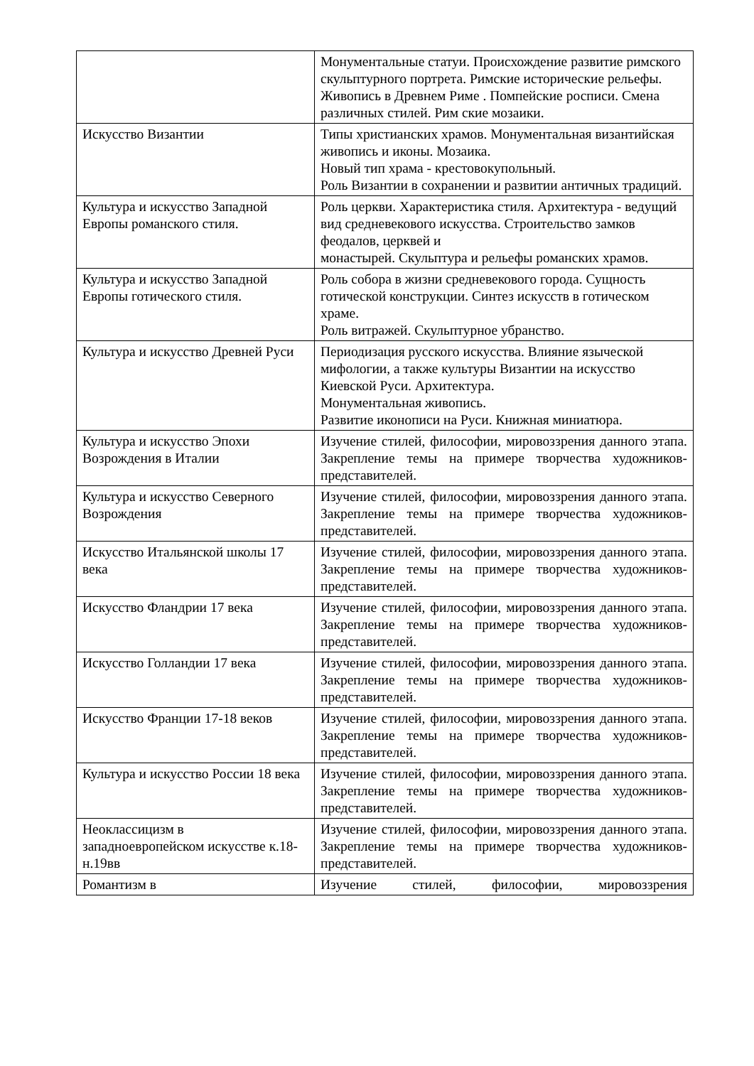| | Монументальные статуи. Происхождение развитие римского скульптурного портрета. Римские исторические рельефы. Живопись в Древнем Риме . Помпейские росписи. Смена различных стилей. Рим ские мозаики. |
| Искусство Византии | Типы христианских храмов. Монументальная византийская живопись и иконы. Мозаика. Новый тип храма - крестовокупольный. Роль Византии в сохранении и развитии античных традиций. |
| Культура и искусство Западной Европы романского стиля. | Роль церкви. Характеристика стиля. Архитектура - ведущий вид средневекового искусства. Строительство замков феодалов, церквей и монастырей. Скульптура и рельефы романских храмов. |
| Культура и искусство Западной Европы готического стиля. | Роль собора в жизни средневекового города. Сущность готической конструкции. Синтез искусств в готическом храме. Роль витражей. Скульптурное убранство. |
| Культура и искусство Древней Руси | Периодизация русского искусства. Влияние языческой мифологии, а также культуры Византии на искусство Киевской Руси. Архитектура. Монументальная живопись. Развитие иконописи на Руси. Книжная миниатюра. |
| Культура и искусство Эпохи Возрождения в Италии | Изучение стилей, философии, мировоззрения данного этапа. Закрепление темы на примере творчества художников-представителей. |
| Культура и искусство Северного Возрождения | Изучение стилей, философии, мировоззрения данного этапа. Закрепление темы на примере творчества художников-представителей. |
| Искусство Итальянской школы 17 века | Изучение стилей, философии, мировоззрения данного этапа. Закрепление темы на примере творчества художников-представителей. |
| Искусство Фландрии 17 века | Изучение стилей, философии, мировоззрения данного этапа. Закрепление темы на примере творчества художников-представителей. |
| Искусство Голландии 17 века | Изучение стилей, философии, мировоззрения данного этапа. Закрепление темы на примере творчества художников-представителей. |
| Искусство Франции 17-18 веков | Изучение стилей, философии, мировоззрения данного этапа. Закрепление темы на примере творчества художников-представителей. |
| Культура и искусство России 18 века | Изучение стилей, философии, мировоззрения данного этапа. Закрепление темы на примере творчества художников-представителей. |
| Неоклассицизм в западноевропейском искусстве к.18-н.19вв | Изучение стилей, философии, мировоззрения данного этапа. Закрепление темы на примере творчества художников-представителей. |
| Романтизм в | Изучение стилей, философии, мировоззрения |